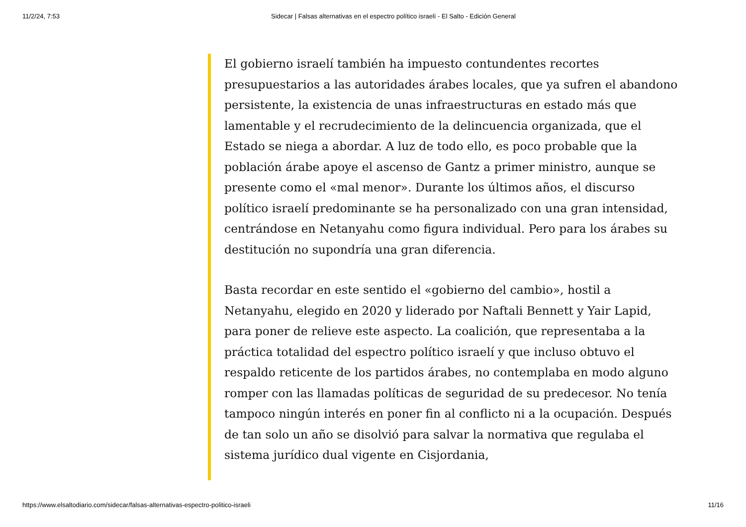11/2/24, 7:53 Sidecar | Falsas alternativas en el espectro político israelí - El Salto - Edición General
El gobierno israelí también ha impuesto contundentes recortes presupuestarios a las autoridades árabes locales, que ya sufren el abandono persistente, la existencia de unas infraestructuras en estado más que lamentable y el recrudecimiento de la delincuencia organizada, que el Estado se niega a abordar. A luz de todo ello, es poco probable que la población árabe apoye el ascenso de Gantz a primer ministro, aunque se presente como el «mal menor». Durante los últimos años, el discurso político israelí predominante se ha personalizado con una gran intensidad, centrándose en Netanyahu como figura individual. Pero para los árabes su destitución no supondría una gran diferencia.
Basta recordar en este sentido el «gobierno del cambio», hostil a Netanyahu, elegido en 2020 y liderado por Naftali Bennett y Yair Lapid, para poner de relieve este aspecto. La coalición, que representaba a la práctica totalidad del espectro político israelí y que incluso obtuvo el respaldo reticente de los partidos árabes, no contemplaba en modo alguno romper con las llamadas políticas de seguridad de su predecesor. No tenía tampoco ningún interés en poner fin al conflicto ni a la ocupación. Después de tan solo un año se disolvió para salvar la normativa que regulaba el sistema jurídico dual vigente en Cisjordania,
https://www.elsaltodiario.com/sidecar/falsas-alternativas-espectro-politico-israeli 11/16